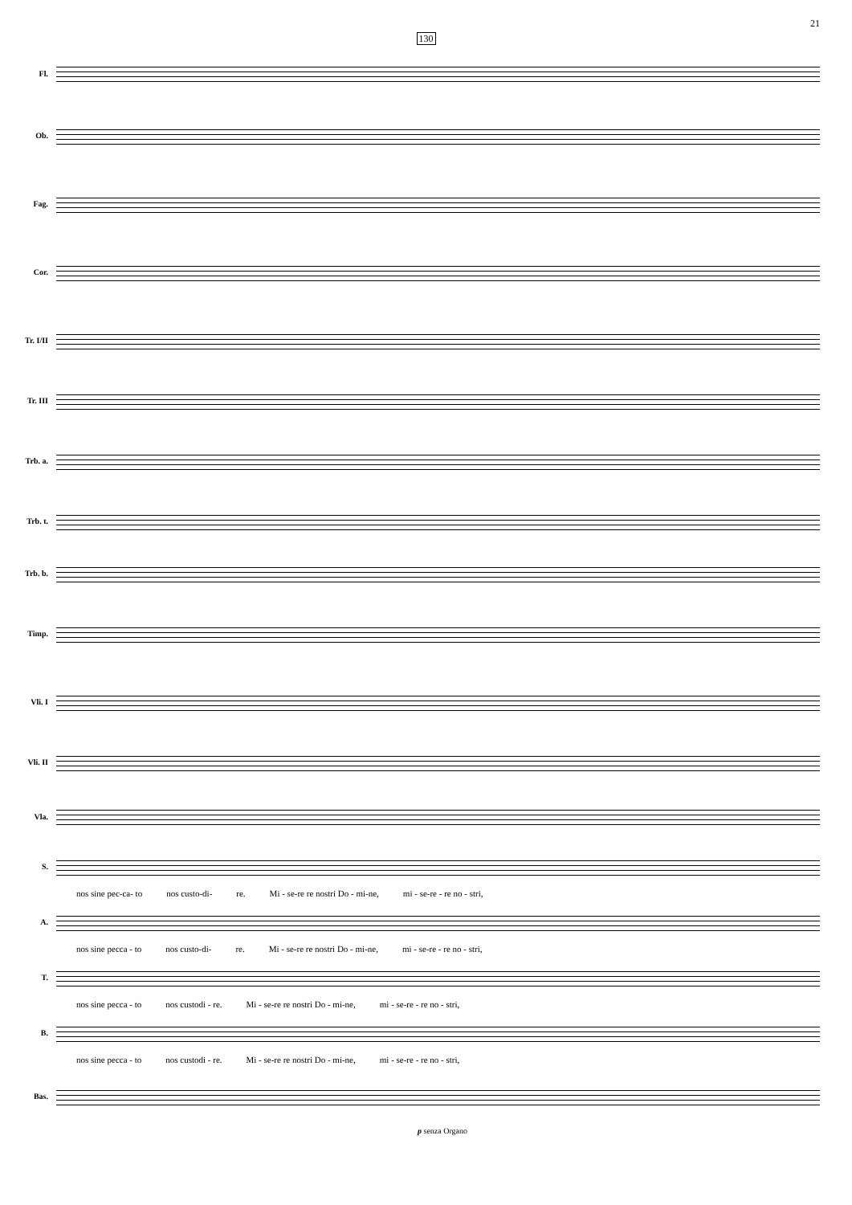21
130
Fl.
Ob.
Fag.
Cor.
Tr. I/II
Tr. III
Trb. a.
Trb. t.
Trb. b.
Timp.
Vli. I
Vli. II
Vla.
S.
nos sine pec-ca- to nos custo-di- re. Mi - se-re re nostri Do - mi-ne, mi - se-re - re no - stri,
A.
nos sine pecca - to nos custo-di- re. Mi - se-re re nostri Do - mi-ne, mi - se-re - re no - stri,
T.
nos sine pecca - to nos custodi - re. Mi - se-re re nostri Do - mi-ne, mi - se-re - re no - stri,
B.
nos sine pecca - to nos custodi - re. Mi - se-re re nostri Do - mi-ne, mi - se-re - re no - stri,
Bas.
p senza Organo